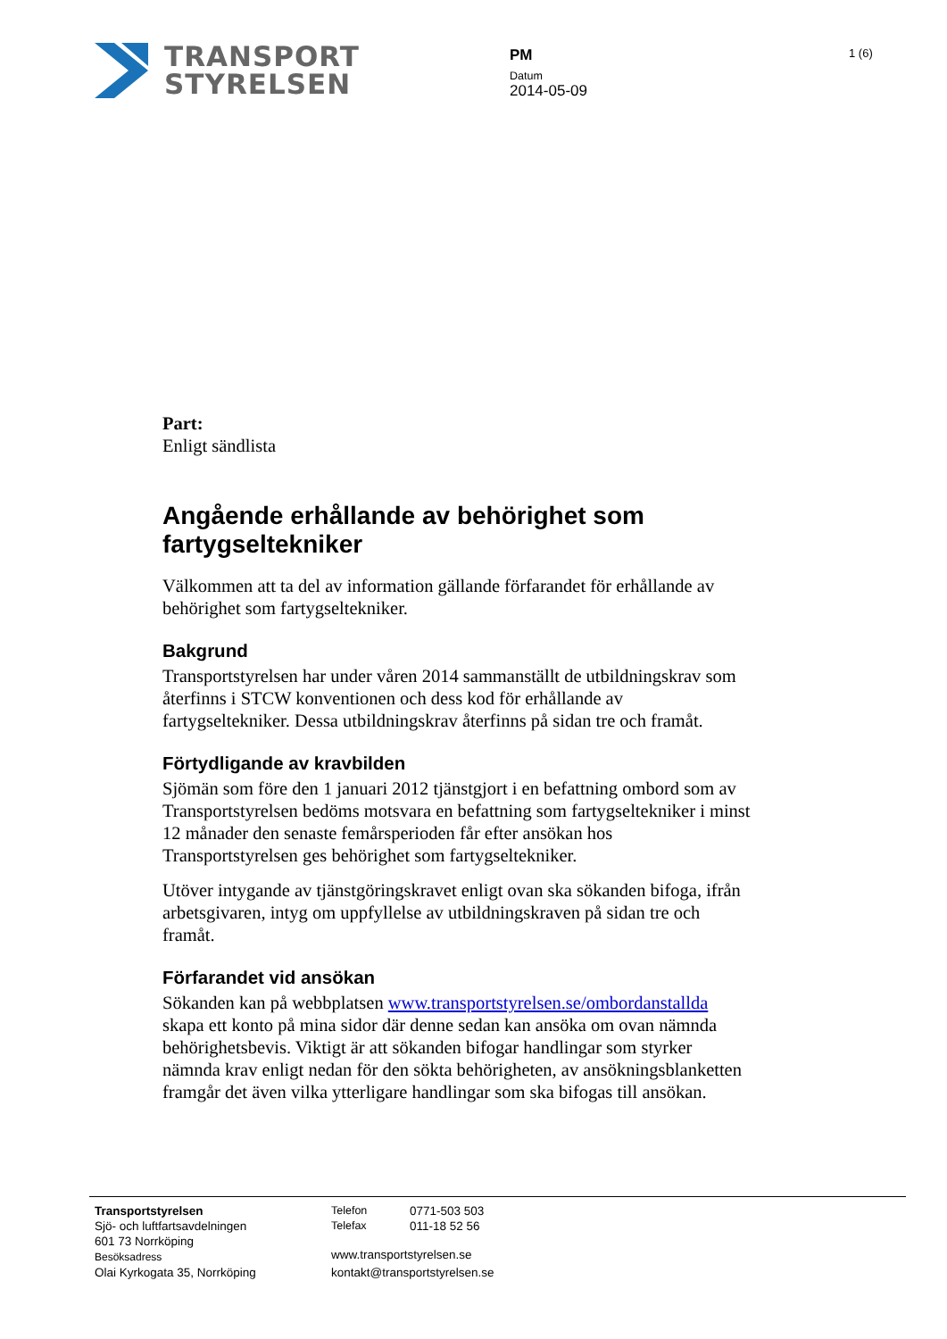TRANSPORT
STYRELSEN
PM
Datum
2014-05-09
1 (6)
Part:
Enligt sändlista
Angående erhållande av behörighet som fartygseltekniker
Välkommen att ta del av information gällande förfarandet för erhållande av behörighet som fartygseltekniker.
Bakgrund
Transportstyrelsen har under våren 2014 sammanställt de utbildningskrav som återfinns i STCW konventionen och dess kod för erhållande av fartygseltekniker. Dessa utbildningskrav återfinns på sidan tre och framåt.
Förtydligande av kravbilden
Sjömän som före den 1 januari 2012 tjänstgjort i en befattning ombord som av Transportstyrelsen bedöms motsvara en befattning som fartygseltekniker i minst 12 månader den senaste femårsperioden får efter ansökan hos Transportstyrelsen ges behörighet som fartygseltekniker.
Utöver intygande av tjänstgöringskravet enligt ovan ska sökanden bifoga, ifrån arbetsgivaren, intyg om uppfyllelse av utbildningskraven på sidan tre och framåt.
Förfarandet vid ansökan
Sökanden kan på webbplatsen www.transportstyrelsen.se/ombordanstallda skapa ett konto på mina sidor där denne sedan kan ansöka om ovan nämnda behörighetsbevis. Viktigt är att sökanden bifogar handlingar som styrker nämnda krav enligt nedan för den sökta behörigheten, av ansökningsblanketten framgår det även vilka ytterligare handlingar som ska bifogas till ansökan.
Transportstyrelsen
Sjö- och luftfartsavdelningen
601 73 Norrköping
Besöksadress
Olai Kyrkogata 35, Norrköping
Telefon
Telefax
0771-503 503
011-18 52 56
www.transportstyrelsen.se
kontakt@transportstyrelsen.se